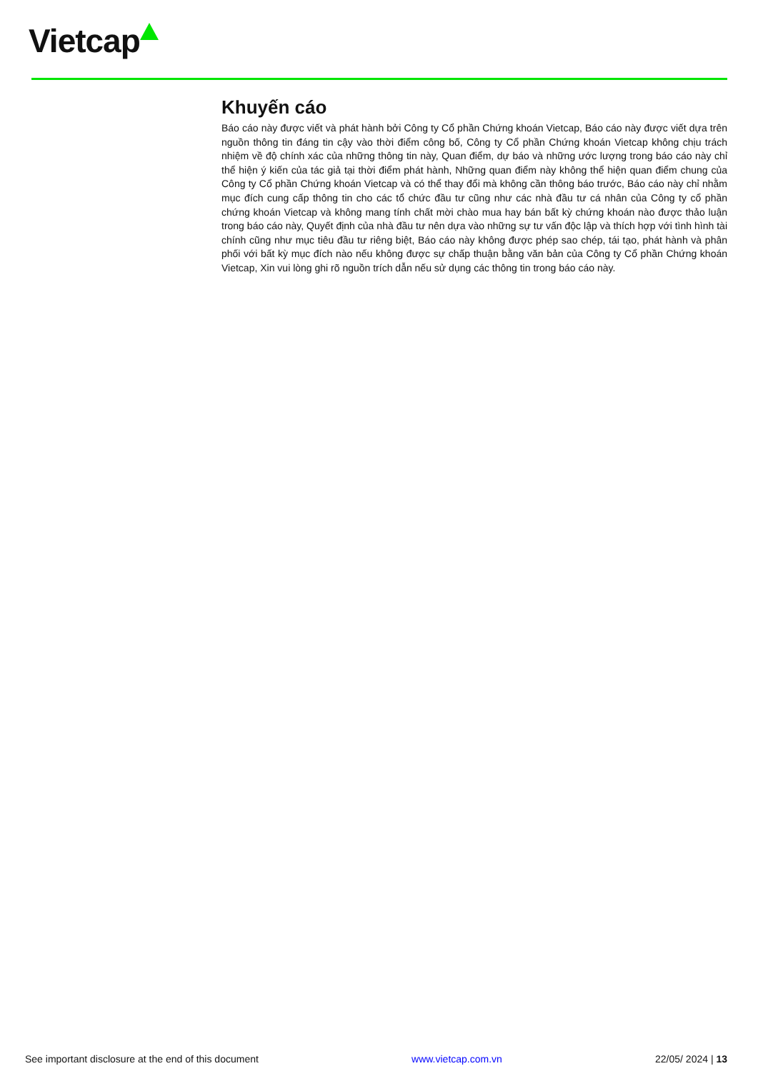Vietcap
Khuyến cáo
Báo cáo này được viết và phát hành bởi Công ty Cổ phần Chứng khoán Vietcap, Báo cáo này được viết dựa trên nguồn thông tin đáng tin cậy vào thời điểm công bố, Công ty Cổ phần Chứng khoán Vietcap không chịu trách nhiệm về độ chính xác của những thông tin này, Quan điểm, dự báo và những ước lượng trong báo cáo này chỉ thể hiện ý kiến của tác giả tại thời điểm phát hành, Những quan điểm này không thể hiện quan điểm chung của Công ty Cổ phần Chứng khoán Vietcap và có thể thay đổi mà không cần thông báo trước, Báo cáo này chỉ nhằm mục đích cung cấp thông tin cho các tổ chức đầu tư cũng như các nhà đầu tư cá nhân của Công ty cổ phần chứng khoán Vietcap và không mang tính chất mời chào mua hay bán bất kỳ chứng khoán nào được thảo luận trong báo cáo này, Quyết định của nhà đầu tư nên dựa vào những sự tư vấn độc lập và thích hợp với tình hình tài chính cũng như mục tiêu đầu tư riêng biệt, Báo cáo này không được phép sao chép, tái tạo, phát hành và phân phối với bất kỳ mục đích nào nếu không được sự chấp thuận bằng văn bản của Công ty Cổ phần Chứng khoán Vietcap, Xin vui lòng ghi rõ nguồn trích dẫn nếu sử dụng các thông tin trong báo cáo này.
See important disclosure at the end of this document www.vietcap.com.vn 22/05/ 2024 | 13